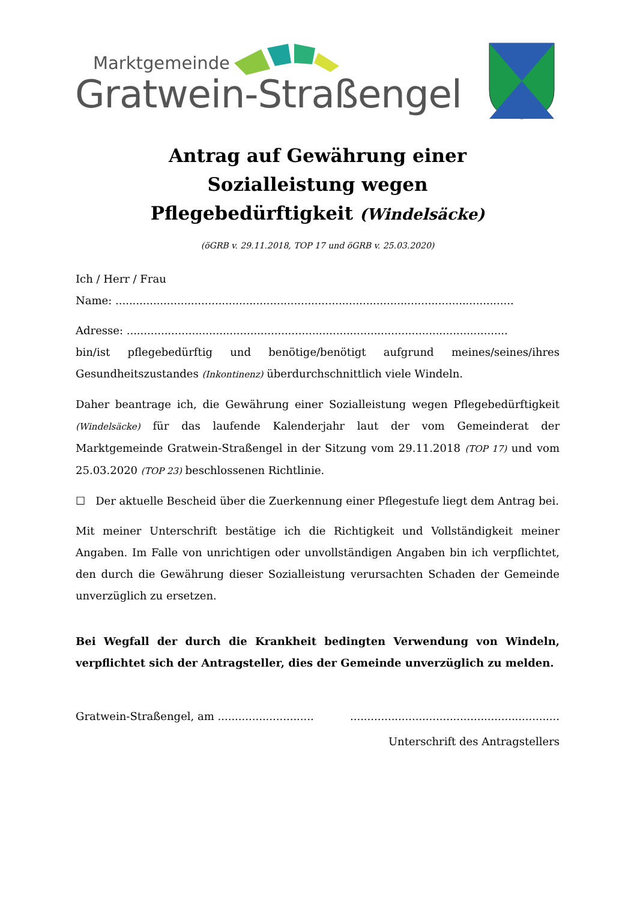Marktgemeinde
Gratwein-Straßengel
Antrag auf Gewährung einer
Sozialleistung wegen
Pflegebedürftigkeit (Windelsäcke)
(öGRB v. 29.11.2018, TOP 17 und öGRB v. 25.03.2020)
Ich / Herr / Frau
Name: ....................................................................................................................
Adresse: ...............................................................................................................
bin/ist pflegebedürftig und benötige/benötigt aufgrund meines/seines/ihres Gesundheitszustandes (Inkontinenz) überdurchschnittlich viele Windeln.
Daher beantrage ich, die Gewährung einer Sozialleistung wegen Pflegebedürftigkeit (Windelsäcke) für das laufende Kalenderjahr laut der vom Gemeinderat der Marktgemeinde Gratwein-Straßengel in der Sitzung vom 29.11.2018 (TOP 17) und vom 25.03.2020 (TOP 23) beschlossenen Richtlinie.
☐ Der aktuelle Bescheid über die Zuerkennung einer Pflegestufe liegt dem Antrag bei.
Mit meiner Unterschrift bestätige ich die Richtigkeit und Vollständigkeit meiner Angaben. Im Falle von unrichtigen oder unvollständigen Angaben bin ich verpflichtet, den durch die Gewährung dieser Sozialleistung verursachten Schaden der Gemeinde unverzüglich zu ersetzen.
Bei Wegfall der durch die Krankheit bedingten Verwendung von Windeln, verpflichtet sich der Antragsteller, dies der Gemeinde unverzüglich zu melden.
Gratwein-Straßengel, am ............................
.............................................................
Unterschrift des Antragstellers